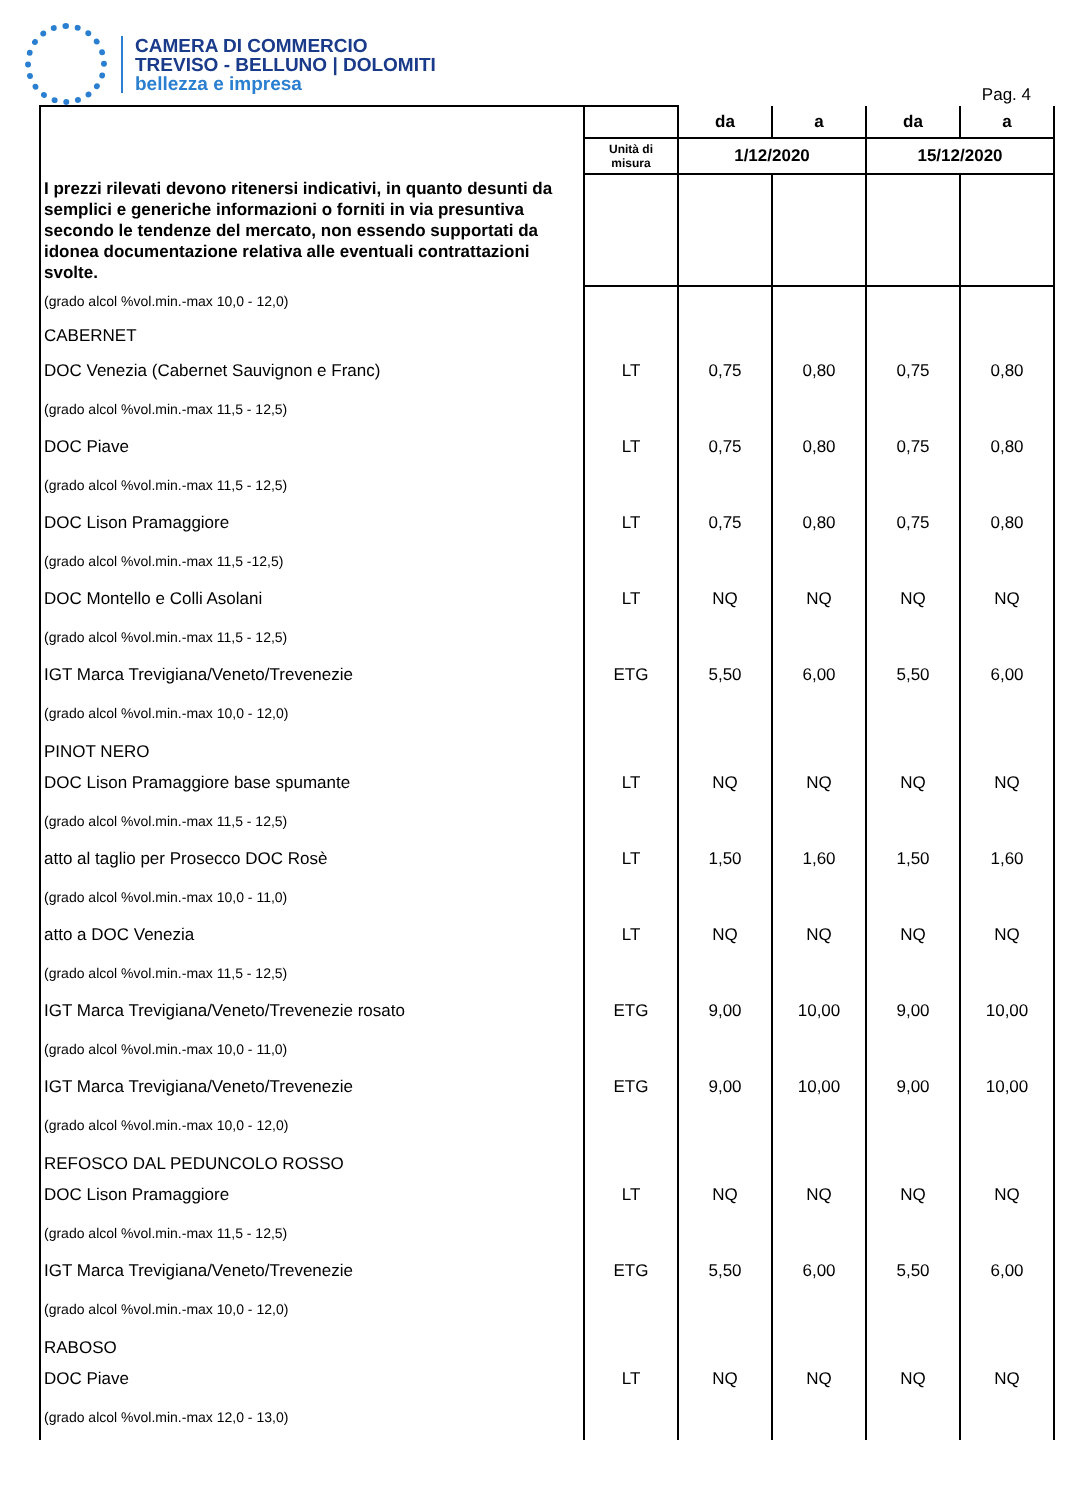CAMERA DI COMMERCIO
TREVISO - BELLUNO | DOLOMITI
bellezza e impresa
Pag. 4
| | | da | a | da | a |
| | Unità di misura | 1/12/2020 | | 15/12/2020 | |
| I prezzi rilevati devono ritenersi indicativi, in quanto desunti da semplici e generiche informazioni o forniti in via presuntiva secondo le tendenze del mercato, non essendo supportati da idonea documentazione relativa alle eventuali contrattazioni svolte. | | | | | |
| (grado alcol %vol.min.-max 10,0 - 12,0) | | | | | |
| CABERNET | | | | | |
| DOC Venezia (Cabernet Sauvignon e Franc) | LT | 0,75 | 0,80 | 0,75 | 0,80 |
| (grado alcol %vol.min.-max 11,5 - 12,5) | | | | | |
| DOC Piave | LT | 0,75 | 0,80 | 0,75 | 0,80 |
| (grado alcol %vol.min.-max 11,5 - 12,5) | | | | | |
| DOC Lison Pramaggiore | LT | 0,75 | 0,80 | 0,75 | 0,80 |
| (grado alcol %vol.min.-max 11,5 -12,5) | | | | | |
| DOC Montello e Colli Asolani | LT | NQ | NQ | NQ | NQ |
| (grado alcol %vol.min.-max 11,5 - 12,5) | | | | | |
| IGT Marca Trevigiana/Veneto/Trevenezie | ETG | 5,50 | 6,00 | 5,50 | 6,00 |
| (grado alcol %vol.min.-max 10,0 - 12,0) | | | | | |
| PINOT NERO | | | | | |
| DOC Lison Pramaggiore base spumante | LT | NQ | NQ | NQ | NQ |
| (grado alcol %vol.min.-max 11,5 - 12,5) | | | | | |
| atto al taglio per Prosecco DOC Rosè | LT | 1,50 | 1,60 | 1,50 | 1,60 |
| (grado alcol %vol.min.-max 10,0 - 11,0) | | | | | |
| atto a DOC Venezia | LT | NQ | NQ | NQ | NQ |
| (grado alcol %vol.min.-max 11,5 - 12,5) | | | | | |
| IGT Marca Trevigiana/Veneto/Trevenezie rosato | ETG | 9,00 | 10,00 | 9,00 | 10,00 |
| (grado alcol %vol.min.-max 10,0 - 11,0) | | | | | |
| IGT Marca Trevigiana/Veneto/Trevenezie | ETG | 9,00 | 10,00 | 9,00 | 10,00 |
| (grado alcol %vol.min.-max 10,0 - 12,0) | | | | | |
| REFOSCO DAL PEDUNCOLO ROSSO | | | | | |
| DOC Lison Pramaggiore | LT | NQ | NQ | NQ | NQ |
| (grado alcol %vol.min.-max 11,5 - 12,5) | | | | | |
| IGT Marca Trevigiana/Veneto/Trevenezie | ETG | 5,50 | 6,00 | 5,50 | 6,00 |
| (grado alcol %vol.min.-max 10,0 - 12,0) | | | | | |
| RABOSO | | | | | |
| DOC Piave | LT | NQ | NQ | NQ | NQ |
| (grado alcol %vol.min.-max 12,0 - 13,0) | | | | | |